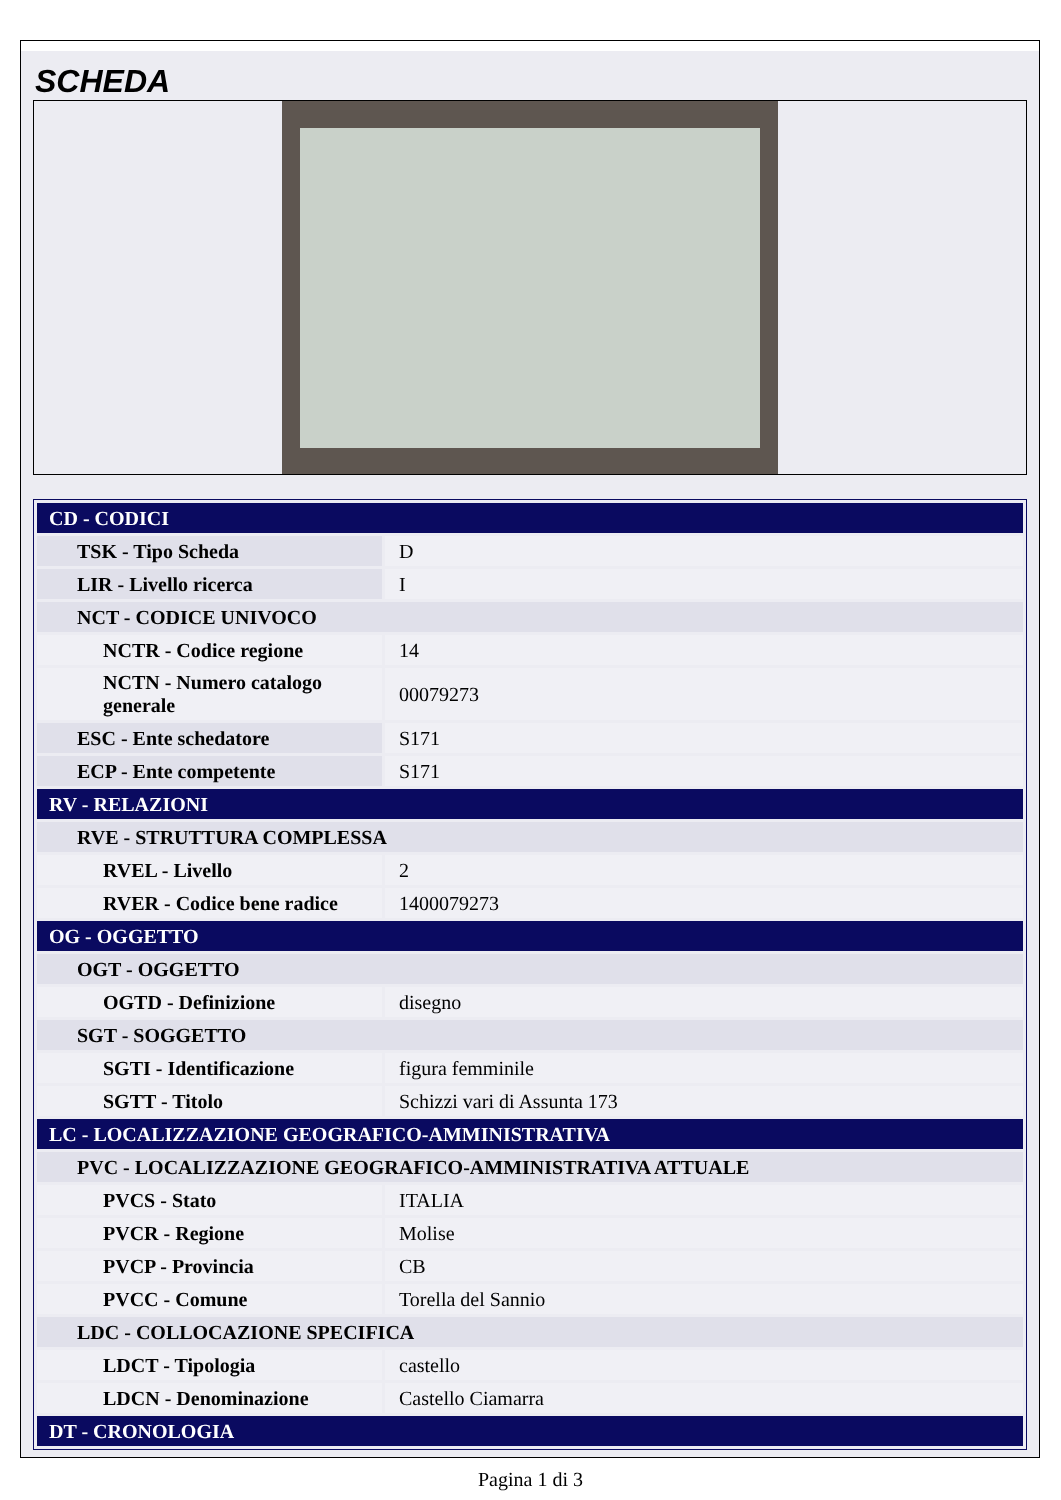SCHEDA
| CD - CODICI | |
| TSK - Tipo Scheda | D |
| LIR - Livello ricerca | I |
| NCT - CODICE UNIVOCO | |
| NCTR - Codice regione | 14 |
| NCTN - Numero catalogo generale | 00079273 |
| ESC - Ente schedatore | S171 |
| ECP - Ente competente | S171 |
| RV - RELAZIONI | |
| RVE - STRUTTURA COMPLESSA | |
| RVEL - Livello | 2 |
| RVER - Codice bene radice | 1400079273 |
| OG - OGGETTO | |
| OGT - OGGETTO | |
| OGTD - Definizione | disegno |
| SGT - SOGGETTO | |
| SGTI - Identificazione | figura femminile |
| SGTT - Titolo | Schizzi vari di Assunta 173 |
| LC - LOCALIZZAZIONE GEOGRAFICO-AMMINISTRATIVA | |
| PVC - LOCALIZZAZIONE GEOGRAFICO-AMMINISTRATIVA ATTUALE | |
| PVCS - Stato | ITALIA |
| PVCR - Regione | Molise |
| PVCP - Provincia | CB |
| PVCC - Comune | Torella del Sannio |
| LDC - COLLOCAZIONE SPECIFICA | |
| LDCT - Tipologia | castello |
| LDCN - Denominazione | Castello Ciamarra |
| DT - CRONOLOGIA | |
Pagina 1 di 3